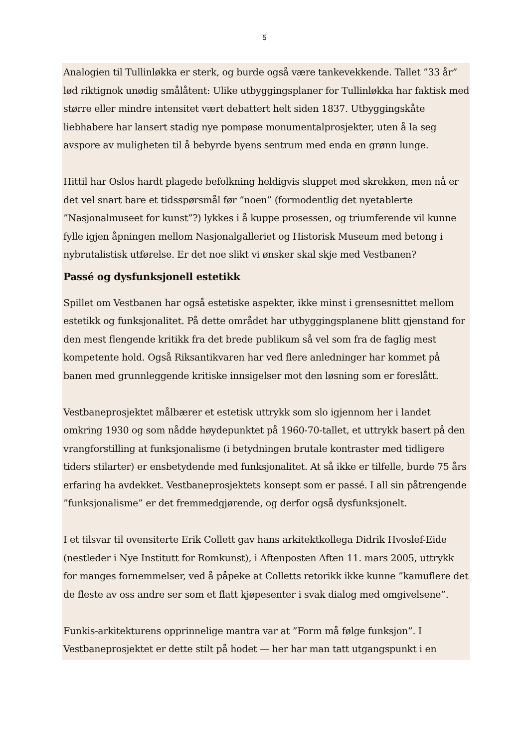5
Analogien til Tullinløkka er sterk, og burde også være tankevekkende. Tallet ”33 år” lød riktignok unødig smålåtent: Ulike utbyggingsplaner for Tullinløkka har faktisk med større eller mindre intensitet vært debattert helt siden 1837. Utbyggingskåte liebhabere har lansert stadig nye pompøse monumentalprosjekter, uten å la seg avspore av muligheten til å bebyrde byens sentrum med enda en grønn lunge.
Hittil har Oslos hardt plagede befolkning heldigvis sluppet med skrekken, men nå er det vel snart bare et tidsspørsmål før ”noen” (formodentlig det nyetablerte ”Nasjonalmuseet for kunst”?) lykkes i å kuppe prosessen, og triumferende vil kunne fylle igjen åpningen mellom Nasjonalgalleriet og Historisk Museum med betong i nybrutalistisk utførelse. Er det noe slikt vi ønsker skal skje med Vestbanen?
Passé og dysfunksjonell estetikk
Spillet om Vestbanen har også estetiske aspekter, ikke minst i grensesnittet mellom estetikk og funksjonalitet. På dette området har utbyggingsplanene blitt gjenstand for den mest flengende kritikk fra det brede publikum så vel som fra de faglig mest kompetente hold. Også Riksantikvaren har ved flere anledninger har kommet på banen med grunnleggende kritiske innsigelser mot den løsning som er foreslått.
Vestbaneprosjektet målbærer et estetisk uttrykk som slo igjennom her i landet omkring 1930 og som nådde høydepunktet på 1960-70-tallet, et uttrykk basert på den vrangforstilling at funksjonalisme (i betydningen brutale kontraster med tidligere tiders stilarter) er ensbetydende med funksjonalitet. At så ikke er tilfelle, burde 75 års erfaring ha avdekket. Vestbaneprosjektets konsept som er passé. I all sin påtrengende ”funksjonalisme” er det fremmedgjørende, og derfor også dysfunksjonelt.
I et tilsvar til ovensiterte Erik Collett gav hans arkitektkollega Didrik Hvoslef-Eide (nestleder i Nye Institutt for Romkunst), i Aftenposten Aften 11. mars 2005, uttrykk for manges fornemmelser, ved å påpeke at Colletts retorikk ikke kunne ”kamuflere det de fleste av oss andre ser som et flatt kjøpesenter i svak dialog med omgivelsene”.
Funkis-arkitekturens opprinnelige mantra var at ”Form må følge funksjon”. I Vestbaneprosjektet er dette stilt på hodet — her har man tatt utgangspunkt i en